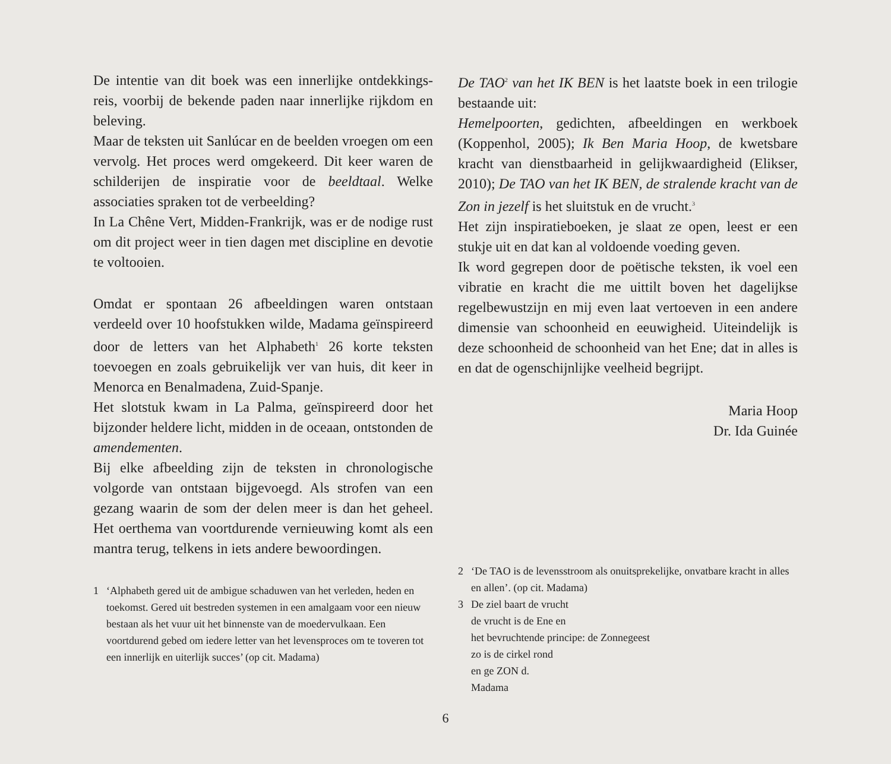De intentie van dit boek was een innerlijke ontdekkings­reis, voorbij de bekende paden naar innerlijke rijkdom en beleving.
Maar de teksten uit Sanlúcar en de beelden vroegen om een vervolg. Het proces werd omgekeerd. Dit keer waren de schilderijen de inspiratie voor de beeldtaal. Welke associaties spraken tot de verbeelding?
In La Chêne Vert, Midden-Frankrijk, was er de nodige rust om dit project weer in tien dagen met discipline en devotie te voltooien.
Omdat er spontaan 26 afbeeldingen waren ontstaan verdeeld over 10 hoofstukken wilde, Madama geïnspi­reerd door de letters van het Alphabeth<sup>1</sup> 26 korte teksten toevoegen en zoals gebruikelijk ver van huis, dit keer in Menorca en Benalmadena, Zuid-Spanje.
Het slotstuk kwam in La Palma, geïnspireerd door het bijzonder heldere licht, midden in de oceaan, ontston­den de amendementen.
Bij elke afbeelding zijn de teksten in chronologische volgorde van ontstaan bijgevoegd. Als strofen van een gezang waarin de som der delen meer is dan het geheel. Het oerthema van voortdurende vernieuwing komt als een mantra terug, telkens in iets andere bewoordingen.
1 ‘Alphabeth gered uit de ambigue schaduwen van het verleden, heden en toekomst. Gered uit bestreden systemen in een amal­gaam voor een nieuw bestaan als het vuur uit het binnenste van de moedervulkaan. Een voortdurend gebed om iedere letter van het levensproces om te toveren tot een innerlijk en uiterlijk succes’ (op cit. Madama)
De TAO<sup>2</sup> van het IK BEN is het laatste boek in een trilogie bestaande uit:
Hemelpoorten, gedichten, afbeeldingen en werkboek (Koppenhol, 2005); Ik Ben Maria Hoop, de kwetsbare kracht van dienstbaarheid in gelijkwaardigheid (Elikser, 2010); De TAO van het IK BEN, de stralende kracht van de Zon in jezelf is het sluitstuk en de vrucht.<sup>3</sup>
Het zijn inspiratieboeken, je slaat ze open, leest er een stukje uit en dat kan al voldoende voeding geven.
Ik word gegrepen door de poëtische teksten, ik voel een vibratie en kracht die me uittilt boven het dagelijkse regelbewustzijn en mij even laat vertoeven in een andere dimensie van schoonheid en eeuwigheid. Uiteindelijk is deze schoonheid de schoonheid van het Ene; dat in alles is en dat de ogenschijnlijke veelheid begrijpt.
Maria Hoop
Dr. Ida Guinée
2 ‘De TAO is de levensstroom als onuitsprekelijke, onvatbare kracht in alles en allen’. (op cit. Madama)
3 De ziel baart de vrucht
de vrucht is de Ene en
het bevruchtende principe: de Zonnegeest
zo is de cirkel rond
en ge ZON d.
Madama
6